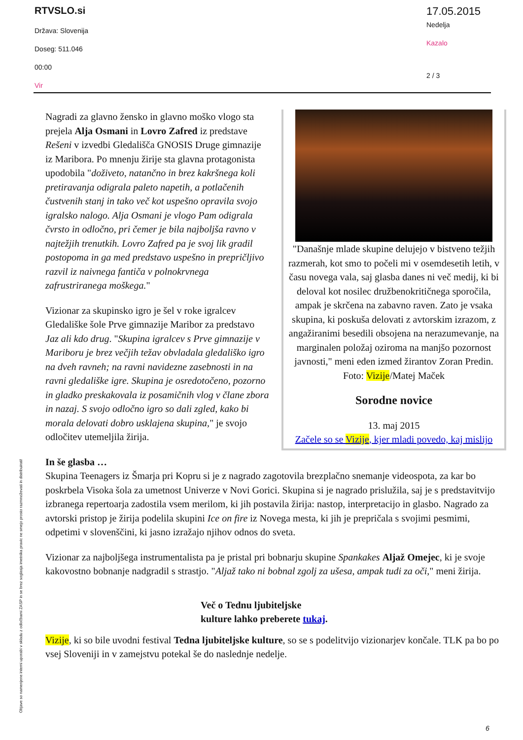RTVSLO.si
Država: Slovenija
Doseg: 511.046
00:00
Vir
17.05.2015
Nedelja
Kazalo
2 / 3
Nagradi za glavno žensko in glavno moško vlogo sta prejela Alja Osmani in Lovro Zafred iz predstave Rešeni v izvedbi Gledališča GNOSIS Druge gimnazije iz Maribora. Po mnenju žirije sta glavna protagonista upodobila "doživeto, natančno in brez kakršnega koli pretiravanja odigrala paleto napetih, a potlačenih čustvenih stanj in tako več kot uspešno opravila svojo igralsko nalogo. Alja Osmani je vlogo Pam odigrala čvrsto in odločno, pri čemer je bila najboljša ravno v najtežjih trenutkih. Lovro Zafred pa je svoj lik gradil postopoma in ga med predstavo uspešno in prepričljivo razvil iz naivnega fantiča v polnokrvnega zafrustriranega moškega."
Vizionar za skupinsko igro je šel v roke igralcev Gledališke šole Prve gimnazije Maribor za predstavo Jaz ali kdo drug. "Skupina igralcev s Prve gimnazije v Mariboru je brez večjih težav obvladala gledališko igro na dveh ravneh; na ravni navidezne zasebnosti in na ravni gledališke igre. Skupina je osredotočeno, pozorno in gladko preskakovala iz posamičnih vlog v člane zbora in nazaj. S svojo odločno igro so dali zgled, kako bi morala delovati dobro usklajena skupina," je svojo odločitev utemeljila žirija.
"Današnje mlade skupine delujejo v bistveno težjih razmerah, kot smo to počeli mi v osemdesetih letih, v času novega vala, saj glasba danes ni več medij, ki bi deloval kot nosilec družbenokritičnega sporočila, ampak je skrčena na zabavno raven. Zato je vsaka skupina, ki poskuša delovati z avtorskim izrazom, z angažiranimi besedili obsojena na nerazumevanje, na marginalen položaj oziroma na manjšo pozornost javnosti," meni eden izmed žirantov Zoran Predin. Foto: Vizije/Matej Maček
Sorodne novice
13. maj 2015
Začele so se Vizije, kjer mladi povedo, kaj mislijo
In še glasba …
Skupina Teenagers iz Šmarja pri Kopru si je z nagrado zagotovila brezplačno snemanje videospota, za kar bo poskrbela Visoka šola za umetnost Univerze v Novi Gorici. Skupina si je nagrado prislužila, saj je s predstavitvijo izbranega repertoarja zadostila vsem merilom, ki jih postavila žirija: nastop, interpretacijo in glasbo. Nagrado za avtorski pristop je žirija podelila skupini Ice on fire iz Novega mesta, ki jih je prepričala s svojimi pesmimi, odpetimi v slovenščini, ki jasno izražajo njihov odnos do sveta.
Vizionar za najboljšega instrumentalista pa je pristal pri bobnarju skupine Spankakes Aljaž Omejec, ki je svoje kakovostno bobnanje nadgradil s strastjo. "Aljaž tako ni bobnal zgolj za ušesa, ampak tudi za oči," meni žirija.
Več o Tednu ljubiteljske
kulture lahko preberete tukaj.
Vizije, ki so bile uvodni festival Tedna ljubiteljske kulture, so se s podelitvijo vizionarjev končale. TLK pa bo po vsej Sloveniji in v zamejstvu potekal še do naslednje nedelje.
Objave so namenjene interni uporabi v skladu z odločbami ZASP in se brez soglasja imetnika pravic ne smejo prosto razmnoževati in distribuirati!
6